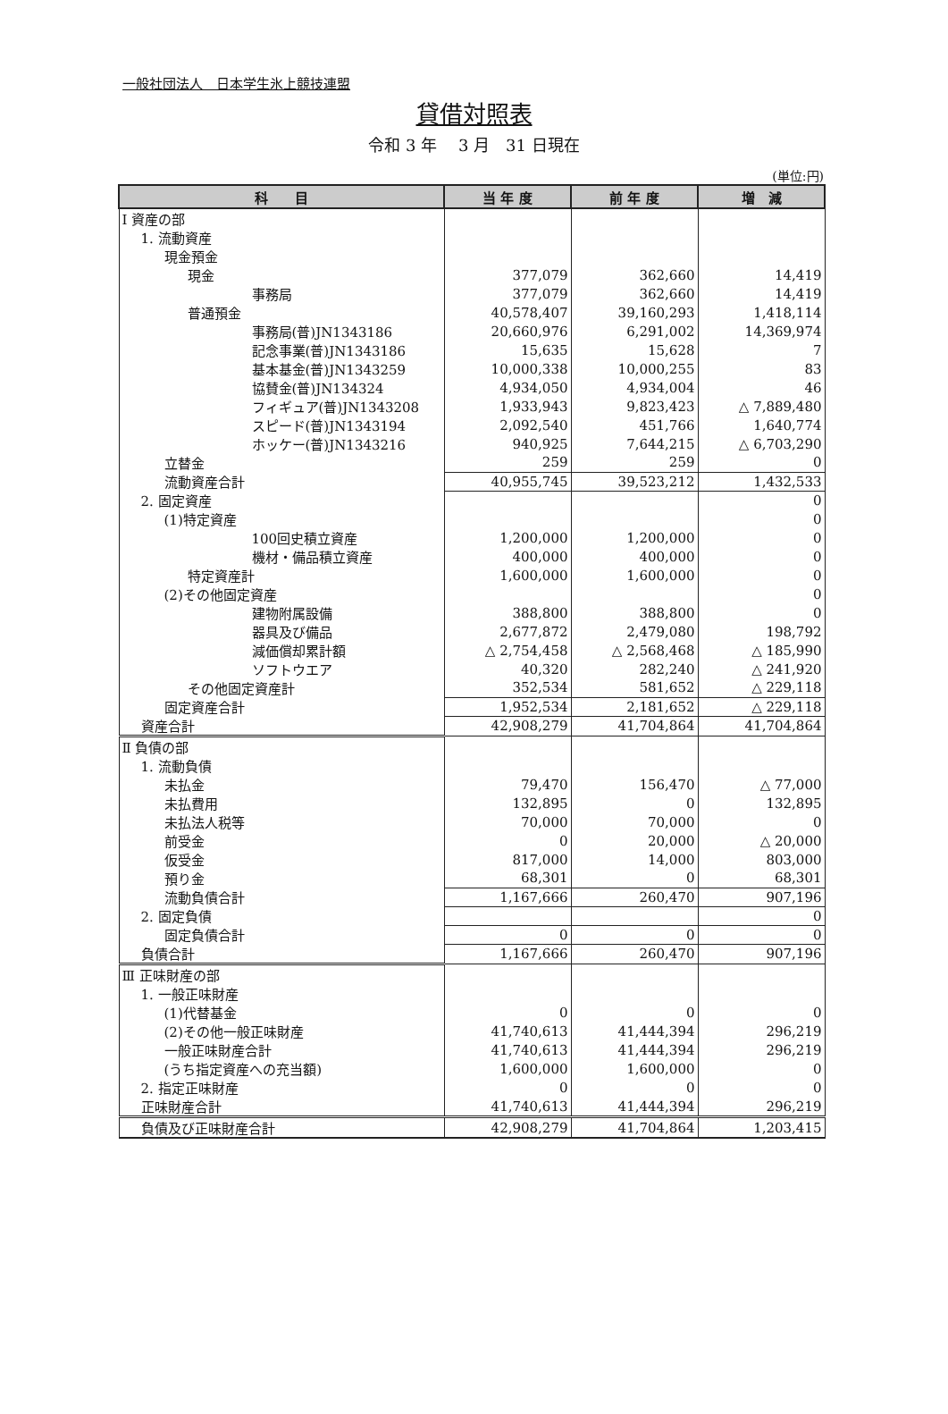一般社団法人　日本学生氷上競技連盟
貸借対照表
令和 3 年　 3 月　31 日現在
(単位:円)
| 科 目 | 当 年 度 | 前 年 度 | 増 減 |
| --- | --- | --- | --- |
| Ⅰ 資産の部 | | | |
| 1. 流動資産 | | | |
| 現金預金 | | | |
| 現金 | 377,079 | 362,660 | 14,419 |
| 事務局 | 377,079 | 362,660 | 14,419 |
| 普通預金 | 40,578,407 | 39,160,293 | 1,418,114 |
| 事務局(普)JN1343186 | 20,660,976 | 6,291,002 | 14,369,974 |
| 記念事業(普)JN1343186 | 15,635 | 15,628 | 7 |
| 基本基金(普)JN1343259 | 10,000,338 | 10,000,255 | 83 |
| 協賛金(普)JN134324 | 4,934,050 | 4,934,004 | 46 |
| フィギュア(普)JN1343208 | 1,933,943 | 9,823,423 | △ 7,889,480 |
| スピード(普)JN1343194 | 2,092,540 | 451,766 | 1,640,774 |
| ホッケー(普)JN1343216 | 940,925 | 7,644,215 | △ 6,703,290 |
| 立替金 | 259 | 259 | 0 |
| 流動資産合計 | 40,955,745 | 39,523,212 | 1,432,533 |
| 2. 固定資産 | | | 0 |
| (1)特定資産 | | | 0 |
| 100回史積立資産 | 1,200,000 | 1,200,000 | 0 |
| 機材・備品積立資産 | 400,000 | 400,000 | 0 |
| 特定資産計 | 1,600,000 | 1,600,000 | 0 |
| (2)その他固定資産 | | | 0 |
| 建物附属設備 | 388,800 | 388,800 | 0 |
| 器具及び備品 | 2,677,872 | 2,479,080 | 198,792 |
| 減価償却累計額 | △ 2,754,458 | △ 2,568,468 | △ 185,990 |
| ソフトウエア | 40,320 | 282,240 | △ 241,920 |
| その他固定資産計 | 352,534 | 581,652 | △ 229,118 |
| 固定資産合計 | 1,952,534 | 2,181,652 | △ 229,118 |
| 資産合計 | 42,908,279 | 41,704,864 | 41,704,864 |
| Ⅱ 負債の部 | | | |
| 1. 流動負債 | | | |
| 未払金 | 79,470 | 156,470 | △ 77,000 |
| 未払費用 | 132,895 | 0 | 132,895 |
| 未払法人税等 | 70,000 | 70,000 | 0 |
| 前受金 | 0 | 20,000 | △ 20,000 |
| 仮受金 | 817,000 | 14,000 | 803,000 |
| 預り金 | 68,301 | 0 | 68,301 |
| 流動負債合計 | 1,167,666 | 260,470 | 907,196 |
| 2. 固定負債 | | | 0 |
| 固定負債合計 | 0 | 0 | 0 |
| 負債合計 | 1,167,666 | 260,470 | 907,196 |
| Ⅲ 正味財産の部 | | | |
| 1. 一般正味財産 | | | |
| (1)代替基金 | 0 | 0 | 0 |
| (2)その他一般正味財産 | 41,740,613 | 41,444,394 | 296,219 |
| 一般正味財産合計 | 41,740,613 | 41,444,394 | 296,219 |
| (うち指定資産への充当額) | 1,600,000 | 1,600,000 | 0 |
| 2. 指定正味財産 | 0 | 0 | 0 |
| 正味財産合計 | 41,740,613 | 41,444,394 | 296,219 |
| 負債及び正味財産合計 | 42,908,279 | 41,704,864 | 1,203,415 |